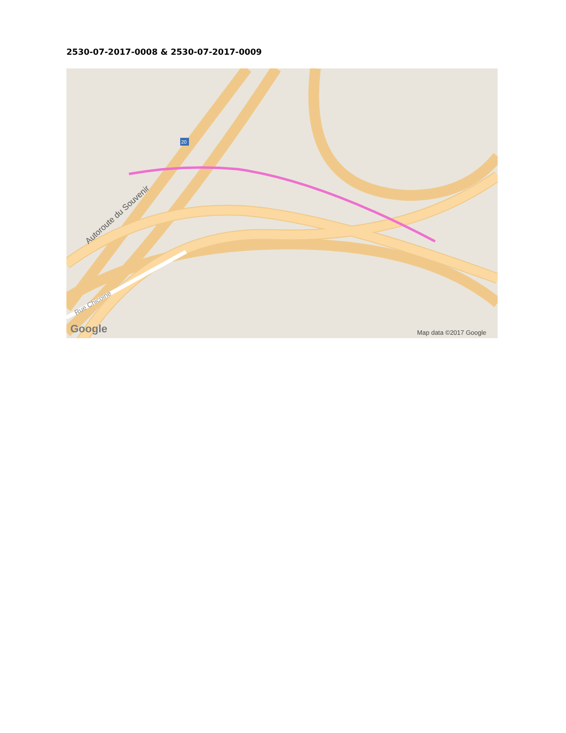2530-07-2017-0008 & 2530-07-2017-0009
20
Autoroute du Souvenir
Rue Chicoine
Google
Map data ©2017 Google